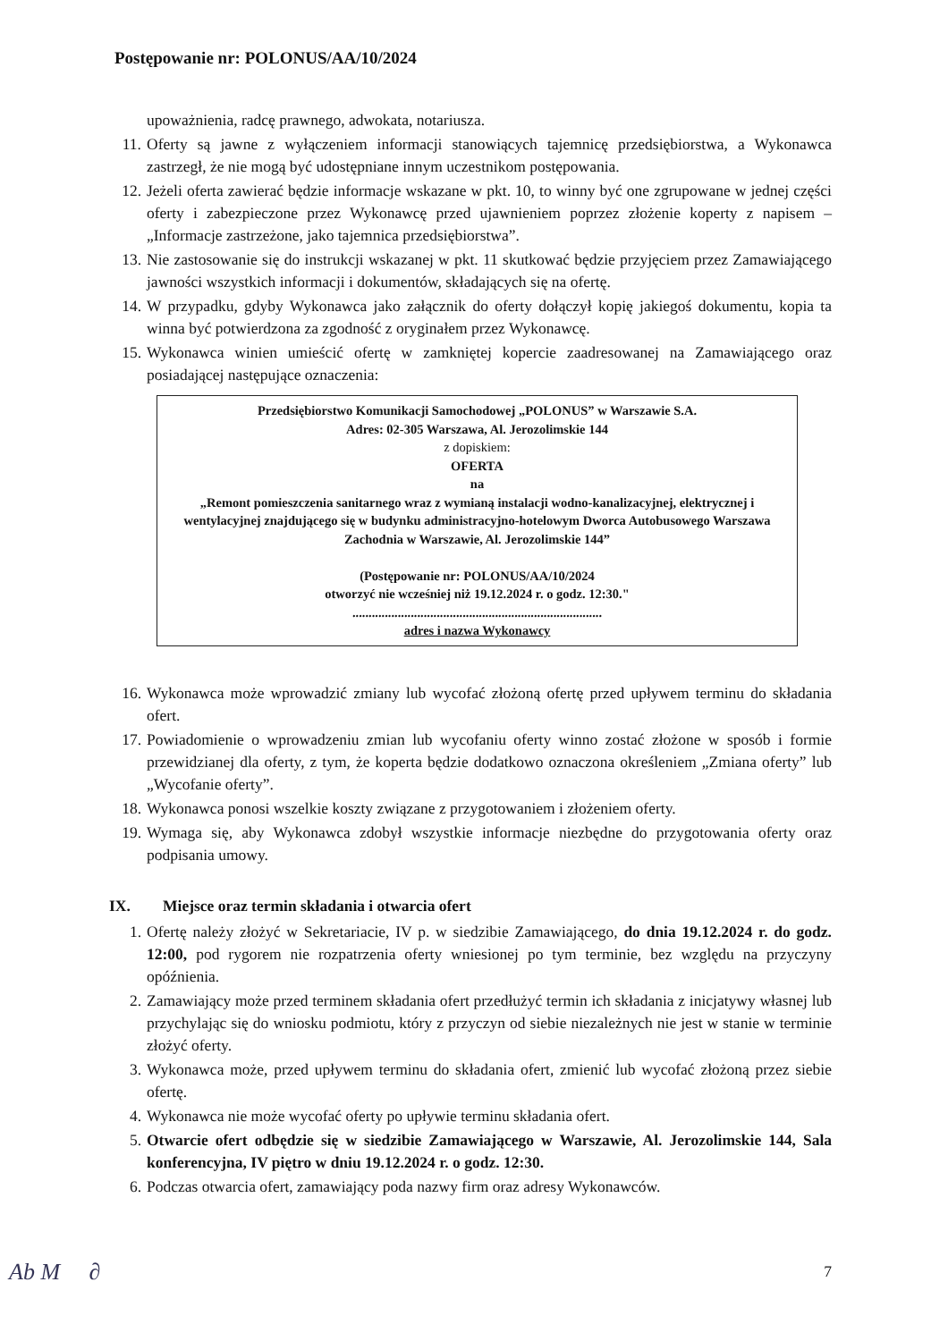Postępowanie nr: POLONUS/AA/10/2024
upoważnienia, radcę prawnego, adwokata, notariusza.
11. Oferty są jawne z wyłączeniem informacji stanowiących tajemnicę przedsiębiorstwa, a Wykonawca zastrzegł, że nie mogą być udostępniane innym uczestnikom postępowania.
12. Jeżeli oferta zawierać będzie informacje wskazane w pkt. 10, to winny być one zgrupowane w jednej części oferty i zabezpieczone przez Wykonawcę przed ujawnieniem poprzez złożenie koperty z napisem – „Informacje zastrzeżone, jako tajemnica przedsiębiorstwa”.
13. Nie zastosowanie się do instrukcji wskazanej w pkt. 11 skutkować będzie przyjęciem przez Zamawiającego jawności wszystkich informacji i dokumentów, składających się na ofertę.
14. W przypadku, gdyby Wykonawca jako załącznik do oferty dołączył kopię jakiegoś dokumentu, kopia ta winna być potwierdzona za zgodność z oryginałem przez Wykonawcę.
15. Wykonawca winien umieścić ofertę w zamkniętej kopercie zaadresowanej na Zamawiającego oraz posiadającej następujące oznaczenia:
Przedsiębiorstwo Komunikacji Samochodowej „POLONUS” w Warszawie S.A.
Adres: 02-305 Warszawa, Al. Jerozolimskie 144
z dopiskiem:
OFERTA
na
„Remont pomieszczenia sanitarnego wraz z wymianą instalacji wodno-kanalizacyjnej, elektrycznej i wentylacyjnej znajdującego się w budynku administracyjno-hotelowym Dworca Autobusowego Warszawa Zachodnia w Warszawie, Al. Jerozolimskie 144”
(Postępowanie nr: POLONUS/AA/10/2024
otworzyć nie wcześniej niż 19.12.2024 r. o godz. 12:30."
.............................................................................
adres i nazwa Wykonawcy
16. Wykonawca może wprowadzić zmiany lub wycofać złożoną ofertę przed upływem terminu do składania ofert.
17. Powiadomienie o wprowadzeniu zmian lub wycofaniu oferty winno zostać złożone w sposób i formie przewidzianej dla oferty, z tym, że koperta będzie dodatkowo oznaczona określeniem „Zmiana oferty” lub „Wycofanie oferty”.
18. Wykonawca ponosi wszelkie koszty związane z przygotowaniem i złożeniem oferty.
19. Wymaga się, aby Wykonawca zdobył wszystkie informacje niezbędne do przygotowania oferty oraz podpisania umowy.
IX. Miejsce oraz termin składania i otwarcia ofert
1. Ofertę należy złożyć w Sekretariacie, IV p. w siedzibie Zamawiającego, do dnia 19.12.2024 r. do godz. 12:00, pod rygorem nie rozpatrzenia oferty wniesionej po tym terminie, bez względu na przyczyny opóźnienia.
2. Zamawiający może przed terminem składania ofert przedłużyć termin ich składania z inicjatywy własnej lub przychylając się do wniosku podmiotu, który z przyczyn od siebie niezależnych nie jest w stanie w terminie złożyć oferty.
3. Wykonawca może, przed upływem terminu do składania ofert, zmienić lub wycofać złożoną przez siebie ofertę.
4. Wykonawca nie może wycofać oferty po upływie terminu składania ofert.
5. Otwarcie ofert odbędzie się w siedzibie Zamawiającego w Warszawie, Al. Jerozolimskie 144, Sala konferencyjna, IV piętro w dniu 19.12.2024 r. o godz. 12:30.
6. Podczas otwarcia ofert, zamawiający poda nazwy firm oraz adresy Wykonawców.
7
Ab M ∂